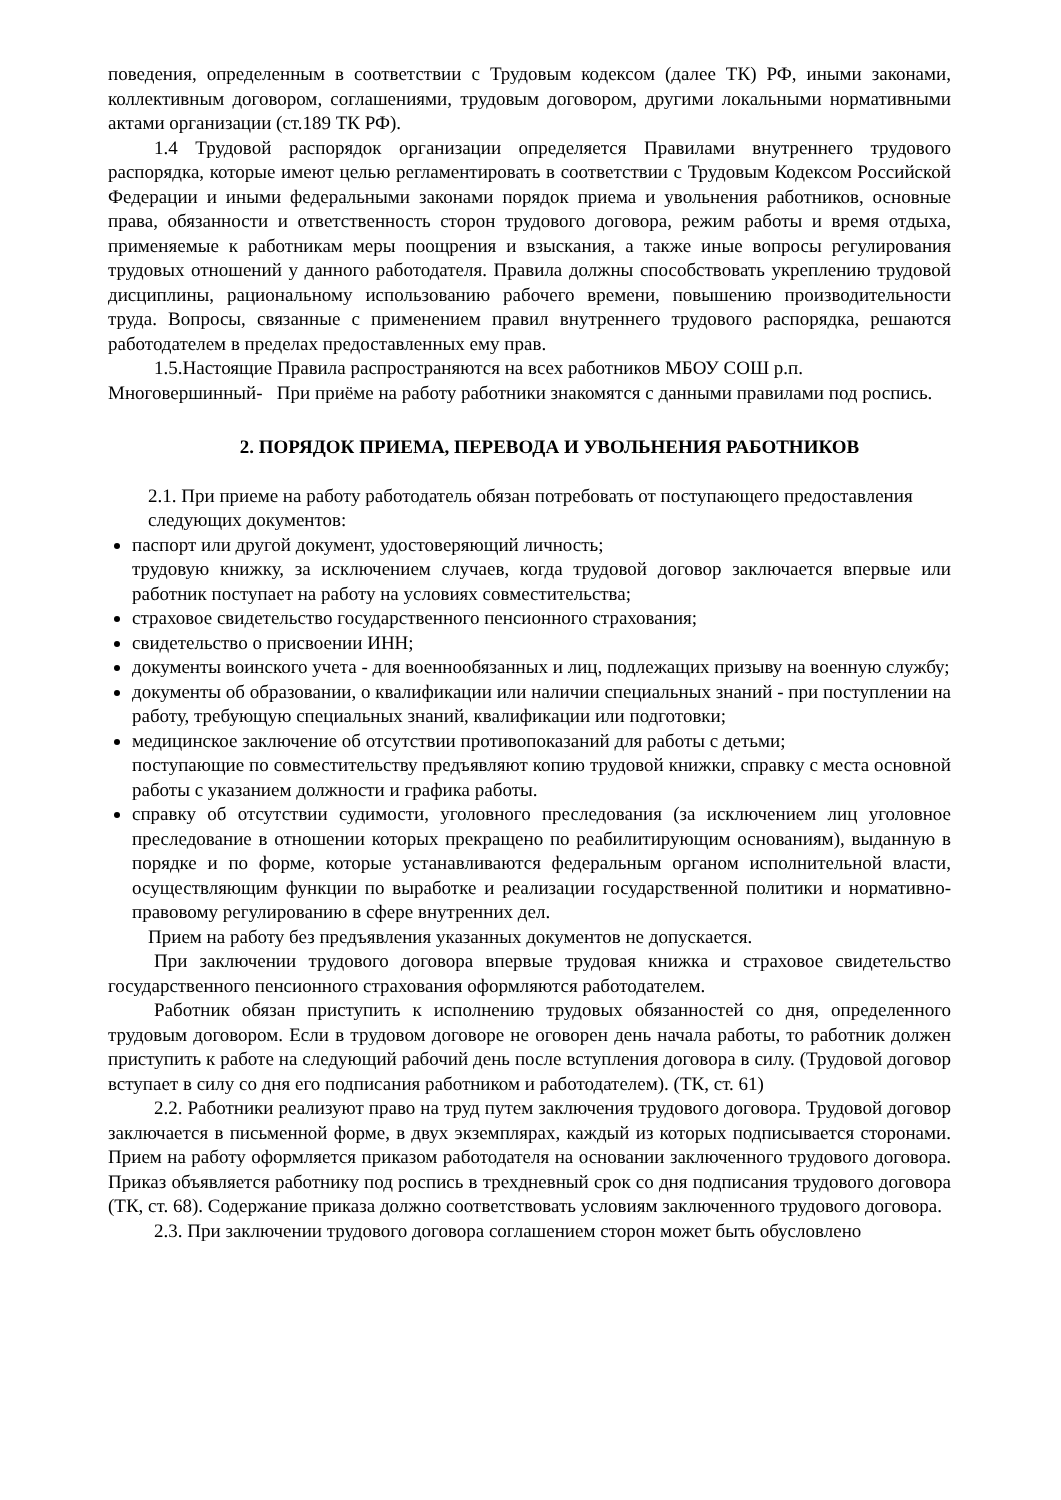поведения, определенным в соответствии с Трудовым кодексом (далее ТК) РФ, иными законами, коллективным договором, соглашениями, трудовым договором, другими локальными нормативными актами организации (ст.189 ТК РФ).
1.4 Трудовой распорядок организации определяется Правилами внутреннего трудового распорядка, которые имеют целью регламентировать в соответствии с Трудовым Кодексом Российской Федерации и иными федеральными законами порядок приема и увольнения работников, основные права, обязанности и ответственность сторон трудового договора, режим работы и время отдыха, применяемые к работникам меры поощрения и взыскания, а также иные вопросы регулирования трудовых отношений у данного работодателя. Правила должны способствовать укреплению трудовой дисциплины, рациональному использованию рабочего времени, повышению производительности труда. Вопросы, связанные с применением правил внутреннего трудового распорядка, решаются работодателем в пределах предоставленных ему прав.
1.5.Настоящие Правила распространяются на всех работников МБОУ СОШ р.п. Многовершинный- При приёме на работу работники знакомятся с данными правилами под роспись.
2. ПОРЯДОК ПРИЕМА, ПЕРЕВОДА И УВОЛЬНЕНИЯ РАБОТНИКОВ
2.1. При приеме на работу работодатель обязан потребовать от поступающего предоставления следующих документов:
паспорт или другой документ, удостоверяющий личность;
трудовую книжку, за исключением случаев, когда трудовой договор заключается впервые или работник поступает на работу на условиях совместительства;
страховое свидетельство государственного пенсионного страхования;
свидетельство о присвоении ИНН;
документы воинского учета - для военнообязанных и лиц, подлежащих призыву на военную службу;
документы об образовании, о квалификации или наличии специальных знаний - при поступлении на работу, требующую специальных знаний, квалификации или подготовки;
медицинское заключение об отсутствии противопоказаний для работы с детьми;
поступающие по совместительству предъявляют копию трудовой книжки, справку с места основной работы с указанием должности и графика работы.
справку об отсутствии судимости, уголовного преследования (за исключением лиц уголовное преследование в отношении которых прекращено по реабилитирующим основаниям), выданную в порядке и по форме, которые устанавливаются федеральным органом исполнительной власти, осуществляющим функции по выработке и реализации государственной политики и нормативно-правовому регулированию в сфере внутренних дел.
Прием на работу без предъявления указанных документов не допускается.
При заключении трудового договора впервые трудовая книжка и страховое свидетельство государственного пенсионного страхования оформляются работодателем.
Работник обязан приступить к исполнению трудовых обязанностей со дня, определенного трудовым договором. Если в трудовом договоре не оговорен день начала работы, то работник должен приступить к работе на следующий рабочий день после вступления договора в силу. (Трудовой договор вступает в силу со дня его подписания работником и работодателем). (ТК, ст. 61)
2.2. Работники реализуют право на труд путем заключения трудового договора. Трудовой договор заключается в письменной форме, в двух экземплярах, каждый из которых подписывается сторонами. Прием на работу оформляется приказом работодателя на основании заключенного трудового договора. Приказ объявляется работнику под роспись в трехдневный срок со дня подписания трудового договора (ТК, ст. 68). Содержание приказа должно соответствовать условиям заключенного трудового договора.
2.3. При заключении трудового договора соглашением сторон может быть обусловлено